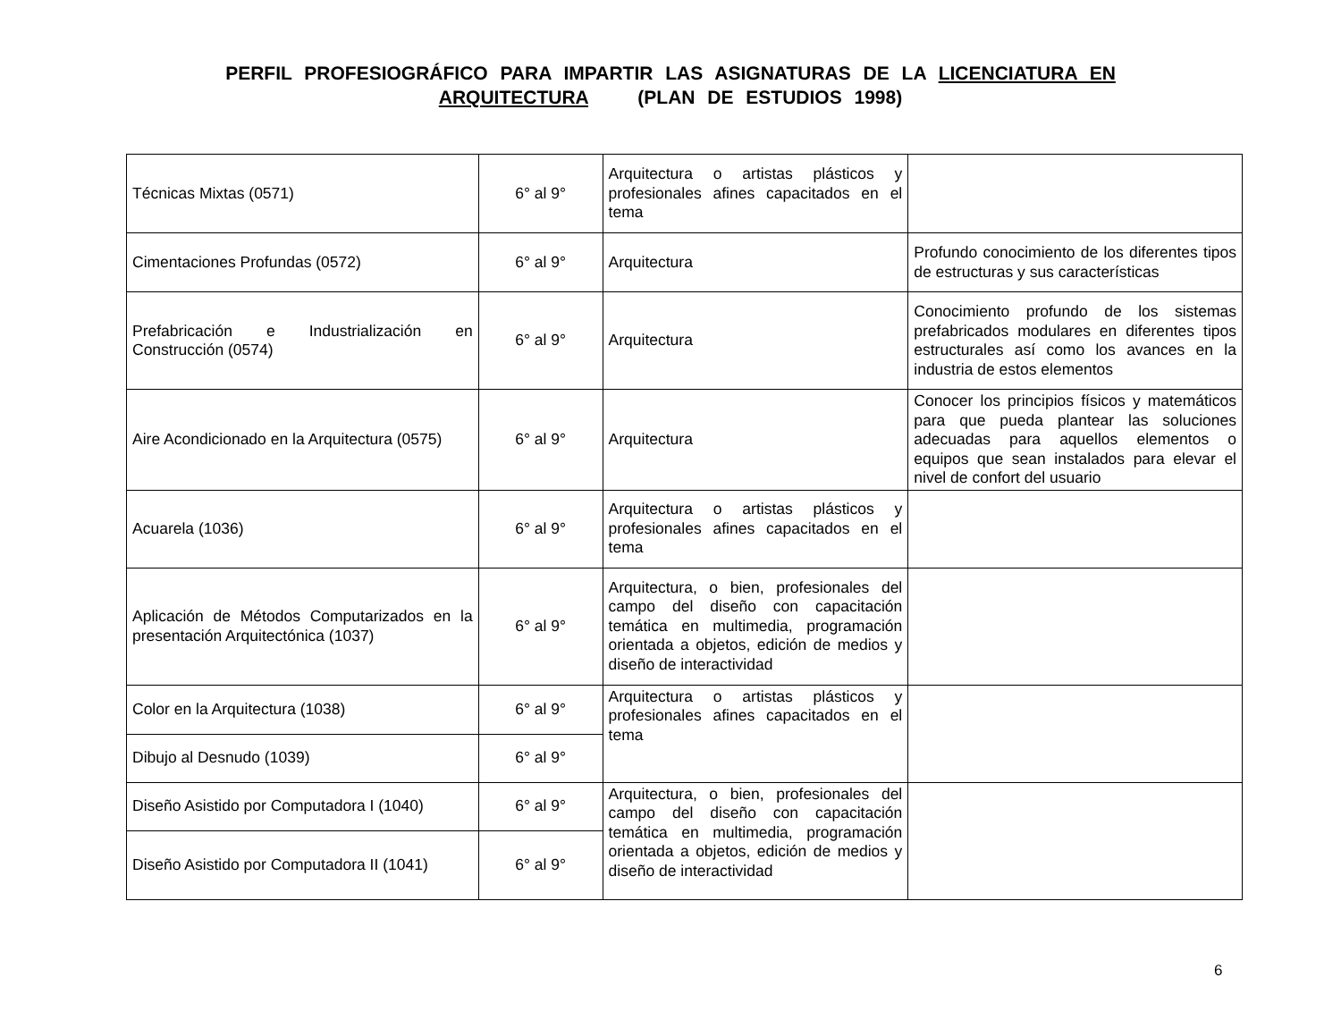PERFIL PROFESIOGRÁFICO PARA IMPARTIR LAS ASIGNATURAS DE LA LICENCIATURA EN ARQUITECTURA (PLAN DE ESTUDIOS 1998)
| Técnicas Mixtas (0571) | 6° al 9° | Arquitectura o artistas plásticos y profesionales afines capacitados en el tema | |
| Cimentaciones Profundas (0572) | 6° al 9° | Arquitectura | Profundo conocimiento de los diferentes tipos de estructuras y sus características |
| Prefabricación e Industrialización en Construcción (0574) | 6° al 9° | Arquitectura | Conocimiento profundo de los sistemas prefabricados modulares en diferentes tipos estructurales así como los avances en la industria de estos elementos |
| Aire Acondicionado en la Arquitectura (0575) | 6° al 9° | Arquitectura | Conocer los principios físicos y matemáticos para que pueda plantear las soluciones adecuadas para aquellos elementos o equipos que sean instalados para elevar el nivel de confort del usuario |
| Acuarela (1036) | 6° al 9° | Arquitectura o artistas plásticos y profesionales afines capacitados en el tema | |
| Aplicación de Métodos Computarizados en la presentación Arquitectónica (1037) | 6° al 9° | Arquitectura, o bien, profesionales del campo del diseño con capacitación temática en multimedia, programación orientada a objetos, edición de medios y diseño de interactividad | |
| Color en la Arquitectura (1038) | 6° al 9° | Arquitectura o artistas plásticos y profesionales afines capacitados en el tema | |
| Dibujo al Desnudo (1039) | 6° al 9° | | |
| Diseño Asistido por Computadora I (1040) | 6° al 9° | Arquitectura, o bien, profesionales del campo del diseño con capacitación temática en multimedia, programación orientada a objetos, edición de medios y diseño de interactividad | |
| Diseño Asistido por Computadora II (1041) | 6° al 9° | | |
6